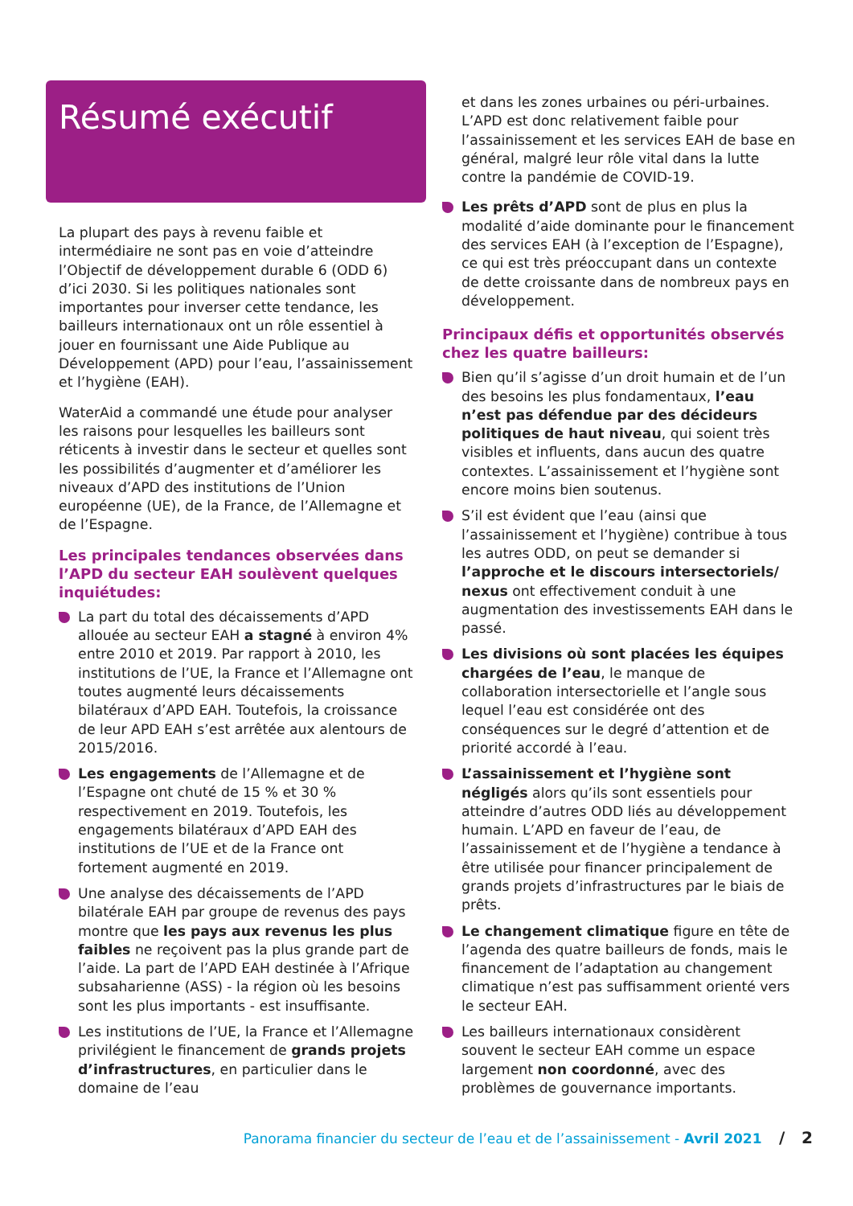Résumé exécutif
La plupart des pays à revenu faible et intermédiaire ne sont pas en voie d’atteindre l’Objectif de développement durable 6 (ODD 6) d’ici 2030. Si les politiques nationales sont importantes pour inverser cette tendance, les bailleurs internationaux ont un rôle essentiel à jouer en fournissant une Aide Publique au Développement (APD) pour l’eau, l’assainissement et l’hygiène (EAH).
WaterAid a commandé une étude pour analyser les raisons pour lesquelles les bailleurs sont réticents à investir dans le secteur et quelles sont les possibilités d’augmenter et d’améliorer les niveaux d’APD des institutions de l’Union européenne (UE), de la France, de l’Allemagne et de l’Espagne.
Les principales tendances observées dans l’APD du secteur EAH soulèvent quelques inquiétudes:
La part du total des décaissements d’APD allouée au secteur EAH a stagné à environ 4% entre 2010 et 2019. Par rapport à 2010, les institutions de l’UE, la France et l’Allemagne ont toutes augmenté leurs décaissements bilatéraux d’APD EAH. Toutefois, la croissance de leur APD EAH s’est arrêtée aux alentours de 2015/2016.
Les engagements de l’Allemagne et de l’Espagne ont chuté de 15 % et 30 % respectivement en 2019. Toutefois, les engagements bilatéraux d’APD EAH des institutions de l’UE et de la France ont fortement augmenté en 2019.
Une analyse des décaissements de l’APD bilatérale EAH par groupe de revenus des pays montre que les pays aux revenus les plus faibles ne reçoivent pas la plus grande part de l’aide. La part de l’APD EAH destinée à l’Afrique subsaharienne (ASS) - la région où les besoins sont les plus importants - est insuffisante.
Les institutions de l’UE, la France et l’Allemagne privilégient le financement de grands projets d’infrastructures, en particulier dans le domaine de l’eau
et dans les zones urbaines ou péri-urbaines. L’APD est donc relativement faible pour l’assainissement et les services EAH de base en général, malgré leur rôle vital dans la lutte contre la pandémie de COVID-19.
Les prêts d’APD sont de plus en plus la modalité d’aide dominante pour le financement des services EAH (à l’exception de l’Espagne), ce qui est très préoccupant dans un contexte de dette croissante dans de nombreux pays en développement.
Principaux défis et opportunités observés chez les quatre bailleurs:
Bien qu’il s’agisse d’un droit humain et de l’un des besoins les plus fondamentaux, l’eau n’est pas défendue par des décideurs politiques de haut niveau, qui soient très visibles et influents, dans aucun des quatre contextes. L’assainissement et l’hygiène sont encore moins bien soutenus.
S’il est évident que l’eau (ainsi que l’assainissement et l’hygiène) contribue à tous les autres ODD, on peut se demander si l’approche et le discours intersectoriels/ nexus ont effectivement conduit à une augmentation des investissements EAH dans le passé.
Les divisions où sont placées les équipes chargées de l’eau, le manque de collaboration intersectorielle et l’angle sous lequel l’eau est considérée ont des conséquences sur le degré d’attention et de priorité accordé à l’eau.
L’assainissement et l’hygiène sont négligés alors qu’ils sont essentiels pour atteindre d’autres ODD liés au développement humain. L’APD en faveur de l’eau, de l’assainissement et de l’hygiène a tendance à être utilisée pour financer principalement de grands projets d’infrastructures par le biais de prêts.
Le changement climatique figure en tête de l’agenda des quatre bailleurs de fonds, mais le financement de l’adaptation au changement climatique n’est pas suffisamment orienté vers le secteur EAH.
Les bailleurs internationaux considèrent souvent le secteur EAH comme un espace largement non coordonné, avec des problèmes de gouvernance importants.
Panorama financier du secteur de l’eau et de l’assainissement - Avril 2021 / 2